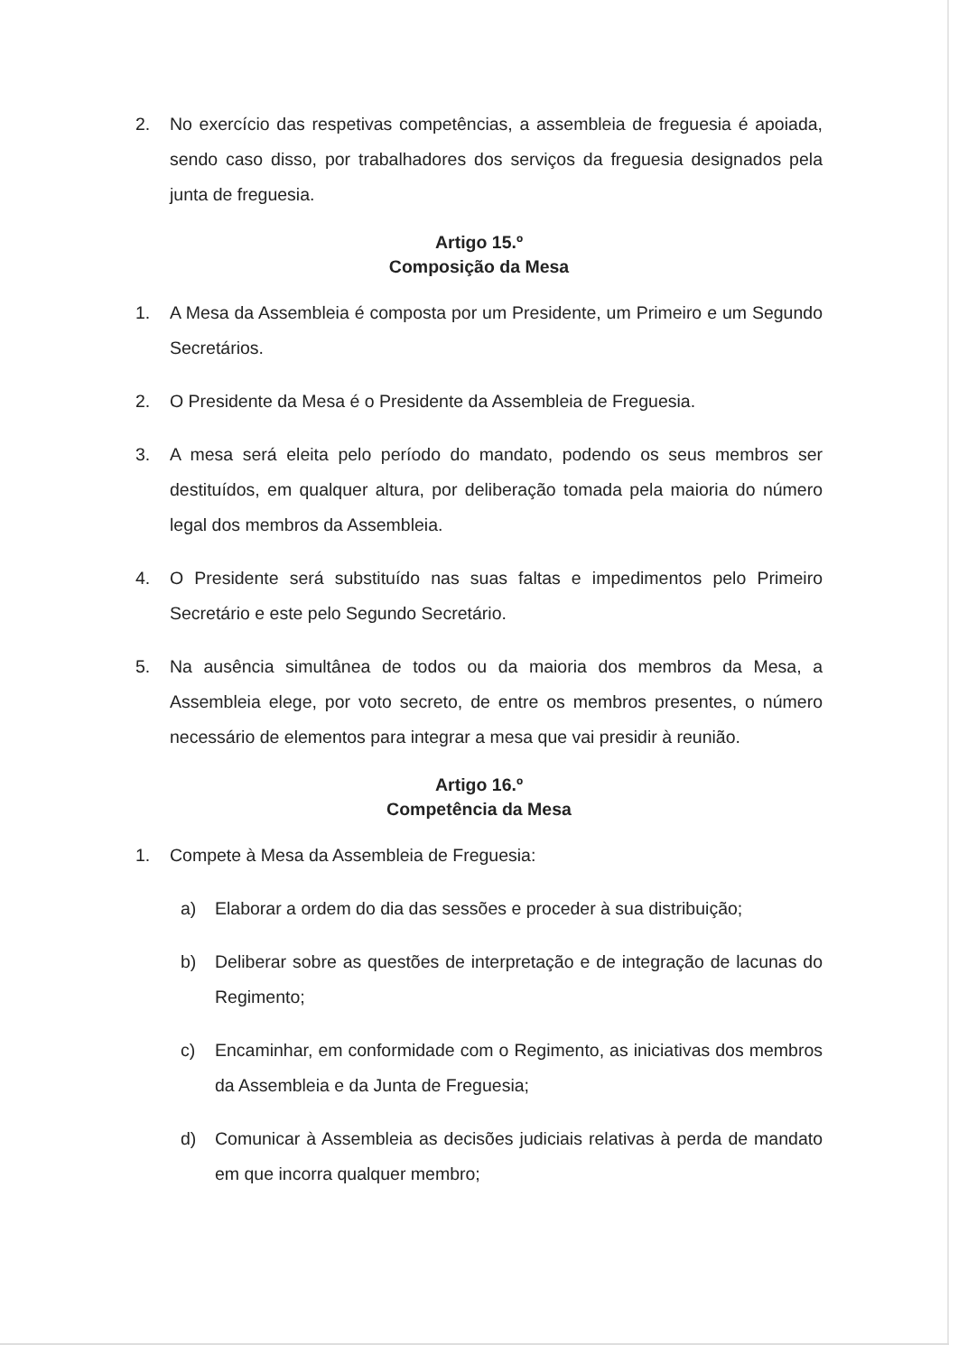2. No exercício das respetivas competências, a assembleia de freguesia é apoiada, sendo caso disso, por trabalhadores dos serviços da freguesia designados pela junta de freguesia.
Artigo 15.º
Composição da Mesa
1. A Mesa da Assembleia é composta por um Presidente, um Primeiro e um Segundo Secretários.
2. O Presidente da Mesa é o Presidente da Assembleia de Freguesia.
3. A mesa será eleita pelo período do mandato, podendo os seus membros ser destituídos, em qualquer altura, por deliberação tomada pela maioria do número legal dos membros da Assembleia.
4. O Presidente será substituído nas suas faltas e impedimentos pelo Primeiro Secretário e este pelo Segundo Secretário.
5. Na ausência simultânea de todos ou da maioria dos membros da Mesa, a Assembleia elege, por voto secreto, de entre os membros presentes, o número necessário de elementos para integrar a mesa que vai presidir à reunião.
Artigo 16.º
Competência da Mesa
1. Compete à Mesa da Assembleia de Freguesia:
a) Elaborar a ordem do dia das sessões e proceder à sua distribuição;
b) Deliberar sobre as questões de interpretação e de integração de lacunas do Regimento;
c) Encaminhar, em conformidade com o Regimento, as iniciativas dos membros da Assembleia e da Junta de Freguesia;
d) Comunicar à Assembleia as decisões judiciais relativas à perda de mandato em que incorra qualquer membro;